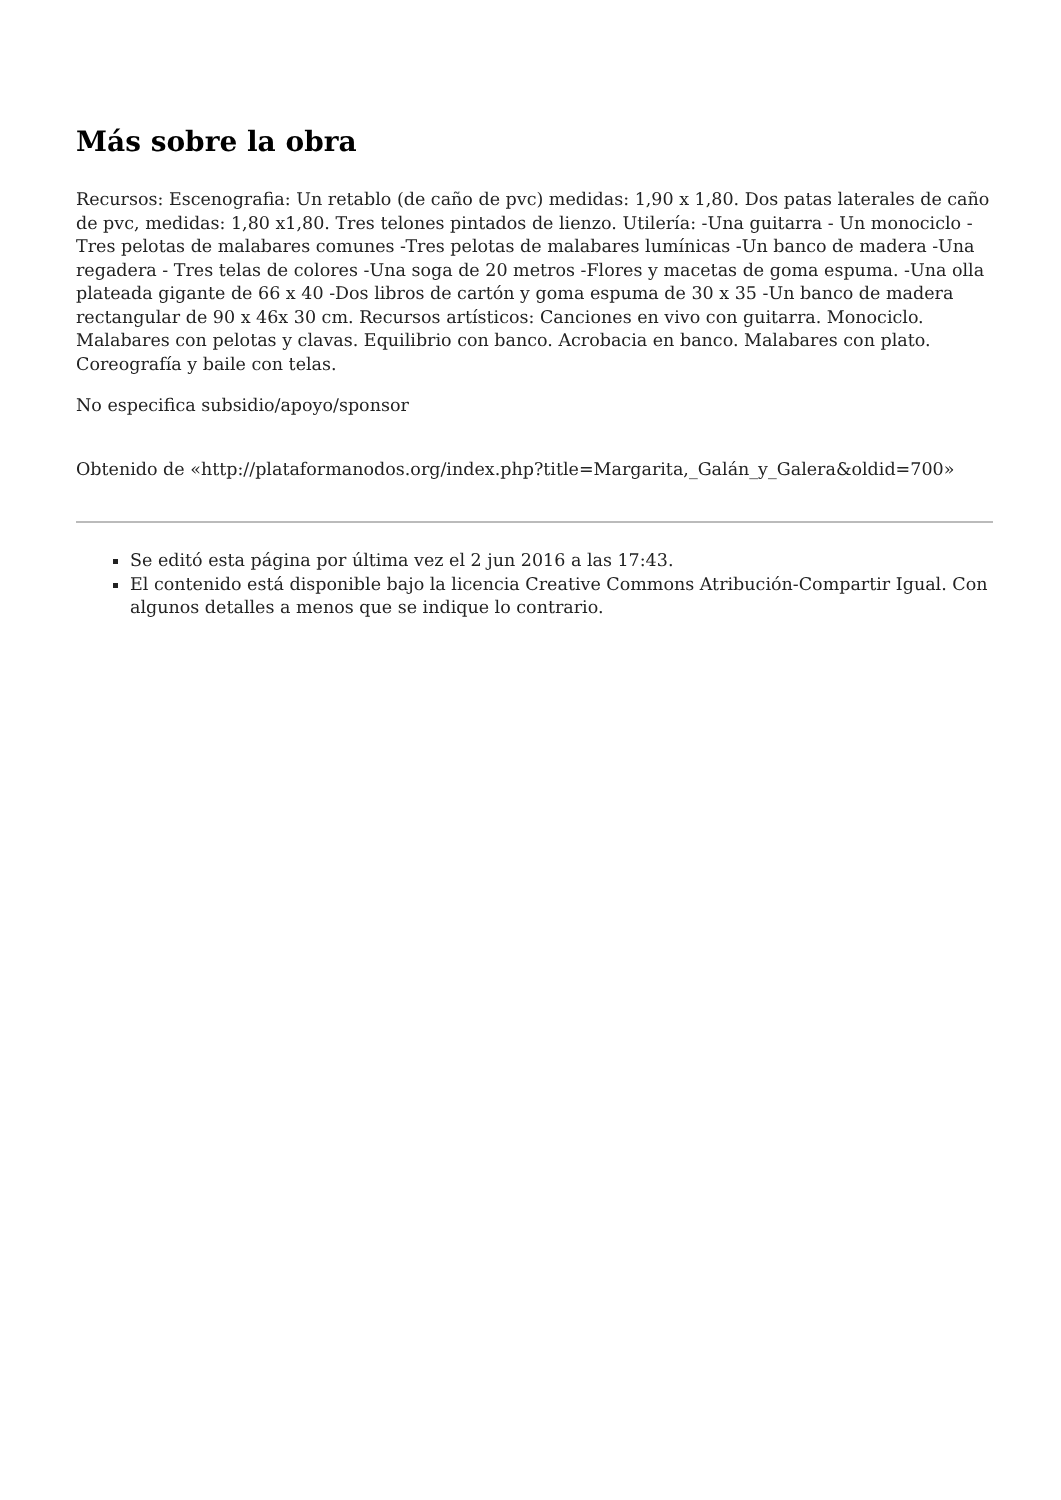Más sobre la obra
Recursos: Escenografia: Un retablo (de caño de pvc) medidas: 1,90 x 1,80. Dos patas laterales de caño de pvc, medidas: 1,80 x1,80. Tres telones pintados de lienzo. Utilería: -Una guitarra - Un monociclo -Tres pelotas de malabares comunes -Tres pelotas de malabares lumínicas -Un banco de madera -Una regadera - Tres telas de colores -Una soga de 20 metros -Flores y macetas de goma espuma. -Una olla plateada gigante de 66 x 40 -Dos libros de cartón y goma espuma de 30 x 35 -Un banco de madera rectangular de 90 x 46x 30 cm. Recursos artísticos: Canciones en vivo con guitarra. Monociclo. Malabares con pelotas y clavas. Equilibrio con banco. Acrobacia en banco. Malabares con plato. Coreografía y baile con telas.
No especifica subsidio/apoyo/sponsor
Obtenido de «http://plataformanodos.org/index.php?title=Margarita,_Galán_y_Galera&oldid=700»
Se editó esta página por última vez el 2 jun 2016 a las 17:43.
El contenido está disponible bajo la licencia Creative Commons Atribución-Compartir Igual. Con algunos detalles a menos que se indique lo contrario.